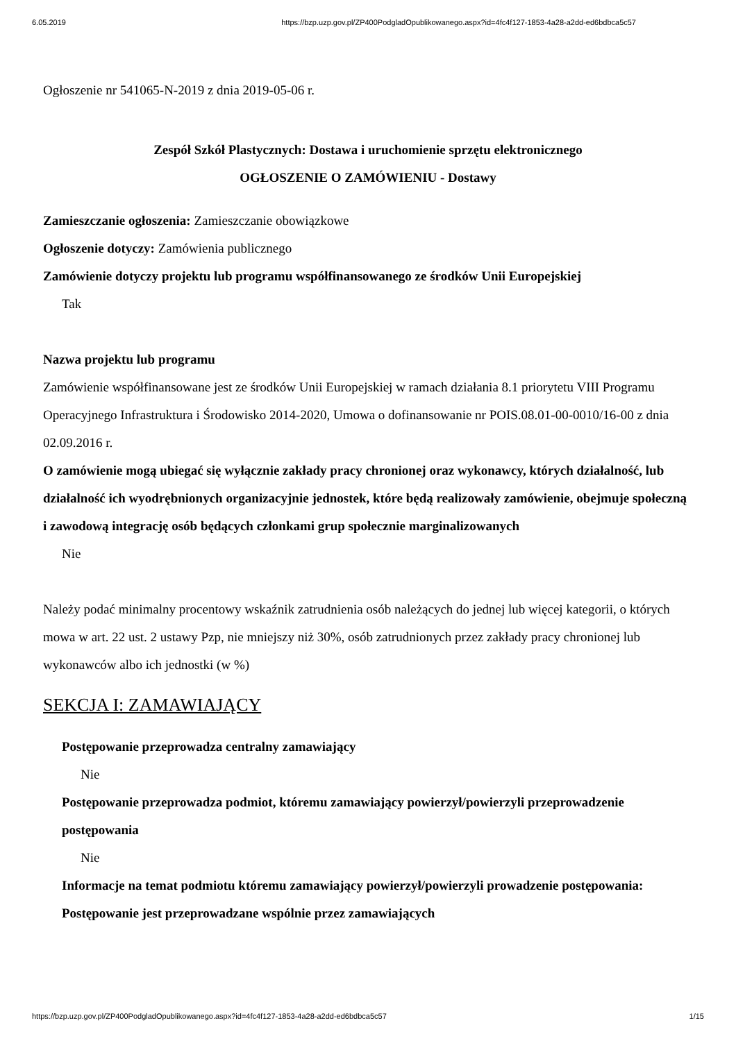6.05.2019 https://bzp.uzp.gov.pl/ZP400PodgladOpublikowanego.aspx?id=4fc4f127-1853-4a28-a2dd-ed6bdbca5c57
Ogłoszenie nr 541065-N-2019 z dnia 2019-05-06 r.
Zespół Szkół Plastycznych: Dostawa i uruchomienie sprzętu elektronicznego
OGŁOSZENIE O ZAMÓWIENIU - Dostawy
Zamieszczanie ogłoszenia: Zamieszczanie obowiązkowe
Ogłoszenie dotyczy: Zamówienia publicznego
Zamówienie dotyczy projektu lub programu współfinansowanego ze środków Unii Europejskiej
Tak
Nazwa projektu lub programu
Zamówienie współfinansowane jest ze środków Unii Europejskiej w ramach działania 8.1 priorytetu VIII Programu Operacyjnego Infrastruktura i Środowisko 2014-2020, Umowa o dofinansowanie nr POIS.08.01-00-0010/16-00 z dnia 02.09.2016 r.
O zamówienie mogą ubiegać się wyłącznie zakłady pracy chronionej oraz wykonawcy, których działalność, lub działalność ich wyodrębnionych organizacyjnie jednostek, które będą realizowały zamówienie, obejmuje społeczną i zawodową integrację osób będących członkami grup społecznie marginalizowanych
Nie
Należy podać minimalny procentowy wskaźnik zatrudnienia osób należących do jednej lub więcej kategorii, o których mowa w art. 22 ust. 2 ustawy Pzp, nie mniejszy niż 30%, osób zatrudnionych przez zakłady pracy chronionej lub wykonawców albo ich jednostki (w %)
SEKCJA I: ZAMAWIAJĄCY
Postępowanie przeprowadza centralny zamawiający
Nie
Postępowanie przeprowadza podmiot, któremu zamawiający powierzył/powierzyli przeprowadzenie postępowania
Nie
Informacje na temat podmiotu któremu zamawiający powierzył/powierzyli prowadzenie postępowania:
Postępowanie jest przeprowadzane wspólnie przez zamawiających
https://bzp.uzp.gov.pl/ZP400PodgladOpublikowanego.aspx?id=4fc4f127-1853-4a28-a2dd-ed6bdbca5c57 1/15